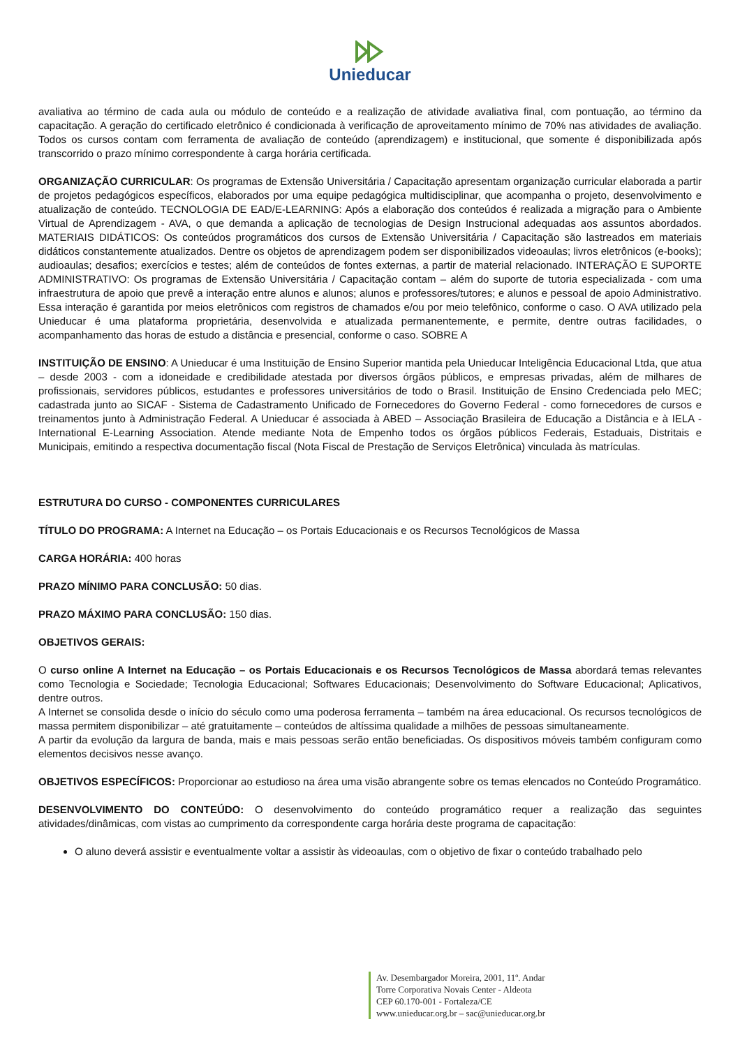Unieducar
avaliativa ao término de cada aula ou módulo de conteúdo e a realização de atividade avaliativa final, com pontuação, ao término da capacitação. A geração do certificado eletrônico é condicionada à verificação de aproveitamento mínimo de 70% nas atividades de avaliação. Todos os cursos contam com ferramenta de avaliação de conteúdo (aprendizagem) e institucional, que somente é disponibilizada após transcorrido o prazo mínimo correspondente à carga horária certificada.
ORGANIZAÇÃO CURRICULAR: Os programas de Extensão Universitária / Capacitação apresentam organização curricular elaborada a partir de projetos pedagógicos específicos, elaborados por uma equipe pedagógica multidisciplinar, que acompanha o projeto, desenvolvimento e atualização de conteúdo. TECNOLOGIA DE EAD/E-LEARNING: Após a elaboração dos conteúdos é realizada a migração para o Ambiente Virtual de Aprendizagem - AVA, o que demanda a aplicação de tecnologias de Design Instrucional adequadas aos assuntos abordados. MATERIAIS DIDÁTICOS: Os conteúdos programáticos dos cursos de Extensão Universitária / Capacitação são lastreados em materiais didáticos constantemente atualizados. Dentre os objetos de aprendizagem podem ser disponibilizados videoaulas; livros eletrônicos (e-books); audioaulas; desafios; exercícios e testes; além de conteúdos de fontes externas, a partir de material relacionado. INTERAÇÃO E SUPORTE ADMINISTRATIVO: Os programas de Extensão Universitária / Capacitação contam – além do suporte de tutoria especializada - com uma infraestrutura de apoio que prevê a interação entre alunos e alunos; alunos e professores/tutores; e alunos e pessoal de apoio Administrativo. Essa interação é garantida por meios eletrônicos com registros de chamados e/ou por meio telefônico, conforme o caso. O AVA utilizado pela Unieducar é uma plataforma proprietária, desenvolvida e atualizada permanentemente, e permite, dentre outras facilidades, o acompanhamento das horas de estudo a distância e presencial, conforme o caso. SOBRE A
INSTITUIÇÃO DE ENSINO: A Unieducar é uma Instituição de Ensino Superior mantida pela Unieducar Inteligência Educacional Ltda, que atua – desde 2003 - com a idoneidade e credibilidade atestada por diversos órgãos públicos, e empresas privadas, além de milhares de profissionais, servidores públicos, estudantes e professores universitários de todo o Brasil. Instituição de Ensino Credenciada pelo MEC; cadastrada junto ao SICAF - Sistema de Cadastramento Unificado de Fornecedores do Governo Federal - como fornecedores de cursos e treinamentos junto à Administração Federal. A Unieducar é associada à ABED – Associação Brasileira de Educação a Distância e à IELA - International E-Learning Association. Atende mediante Nota de Empenho todos os órgãos públicos Federais, Estaduais, Distritais e Municipais, emitindo a respectiva documentação fiscal (Nota Fiscal de Prestação de Serviços Eletrônica) vinculada às matrículas.
ESTRUTURA DO CURSO - COMPONENTES CURRICULARES
TÍTULO DO PROGRAMA: A Internet na Educação – os Portais Educacionais e os Recursos Tecnológicos de Massa
CARGA HORÁRIA: 400 horas
PRAZO MÍNIMO PARA CONCLUSÃO: 50 dias.
PRAZO MÁXIMO PARA CONCLUSÃO: 150 dias.
OBJETIVOS GERAIS:
O curso online A Internet na Educação – os Portais Educacionais e os Recursos Tecnológicos de Massa abordará temas relevantes como Tecnologia e Sociedade; Tecnologia Educacional; Softwares Educacionais; Desenvolvimento do Software Educacional; Aplicativos, dentre outros.
A Internet se consolida desde o início do século como uma poderosa ferramenta – também na área educacional. Os recursos tecnológicos de massa permitem disponibilizar – até gratuitamente – conteúdos de altíssima qualidade a milhões de pessoas simultaneamente.
A partir da evolução da largura de banda, mais e mais pessoas serão então beneficiadas. Os dispositivos móveis também configuram como elementos decisivos nesse avanço.
OBJETIVOS ESPECÍFICOS: Proporcionar ao estudioso na área uma visão abrangente sobre os temas elencados no Conteúdo Programático.
DESENVOLVIMENTO DO CONTEÚDO: O desenvolvimento do conteúdo programático requer a realização das seguintes atividades/dinâmicas, com vistas ao cumprimento da correspondente carga horária deste programa de capacitação:
O aluno deverá assistir e eventualmente voltar a assistir às videoaulas, com o objetivo de fixar o conteúdo trabalhado pelo
Av. Desembargador Moreira, 2001, 11º. Andar
Torre Corporativa Novais Center - Aldeota
CEP 60.170-001 - Fortaleza/CE
www.unieducar.org.br – sac@unieducar.org.br